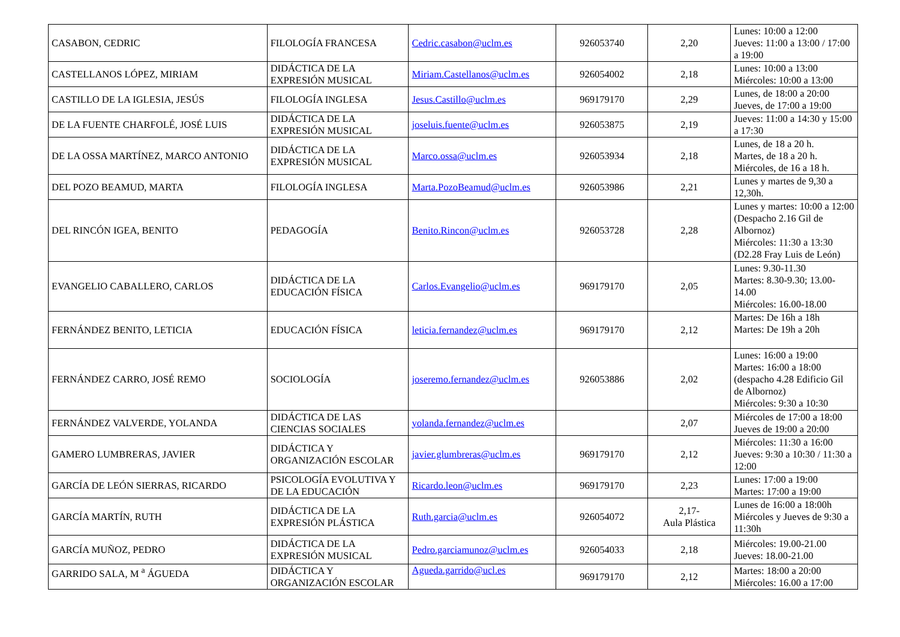| CASABON, CEDRIC | FILOLOGÍA FRANCESA | Cedric.casabon@uclm.es | 926053740 | 2,20 | Lunes: 10:00 a 12:00 Jueves: 11:00 a 13:00 / 17:00 a 19:00 |
| CASTELLANOS LÓPEZ, MIRIAM | DIDÁCTICA DE LA EXPRESIÓN MUSICAL | Miriam.Castellanos@uclm.es | 926054002 | 2,18 | Lunes: 10:00 a 13:00 Miércoles: 10:00 a 13:00 |
| CASTILLO DE LA IGLESIA, JESÚS | FILOLOGÍA INGLESA | Jesus.Castillo@uclm.es | 969179170 | 2,29 | Lunes, de 18:00 a 20:00 Jueves, de 17:00 a 19:00 |
| DE LA FUENTE CHARFOLÉ, JOSÉ LUIS | DIDÁCTICA DE LA EXPRESIÓN MUSICAL | joseluis.fuente@uclm.es | 926053875 | 2,19 | Jueves: 11:00 a 14:30 y 15:00 a 17:30 |
| DE LA OSSA MARTÍNEZ, MARCO ANTONIO | DIDÁCTICA DE LA EXPRESIÓN MUSICAL | Marco.ossa@uclm.es | 926053934 | 2,18 | Lunes, de 18 a 20 h. Martes, de 18 a 20 h. Miércoles, de 16 a 18 h. |
| DEL POZO BEAMUD, MARTA | FILOLOGÍA INGLESA | Marta.PozoBeamud@uclm.es | 926053986 | 2,21 | Lunes y martes de 9,30 a 12,30h. |
| DEL RINCÓN IGEA, BENITO | PEDAGOGÍA | Benito.Rincon@uclm.es | 926053728 | 2,28 | Lunes y martes: 10:00 a 12:00 (Despacho 2.16 Gil de Albornoz) Miércoles: 11:30 a 13:30 (D2.28 Fray Luis de León) |
| EVANGELIO CABALLERO, CARLOS | DIDÁCTICA DE LA EDUCACIÓN FÍSICA | Carlos.Evangelio@uclm.es | 969179170 | 2,05 | Lunes: 9.30-11.30 Martes: 8.30-9.30; 13.00-14.00 Miércoles: 16.00-18.00 |
| FERNÁNDEZ BENITO, LETICIA | EDUCACIÓN FÍSICA | leticia.fernandez@uclm.es | 969179170 | 2,12 | Martes: De 16h a 18h Martes: De 19h a 20h |
| FERNÁNDEZ CARRO, JOSÉ REMO | SOCIOLOGÍA | joseremo.fernandez@uclm.es | 926053886 | 2,02 | Lunes: 16:00 a 19:00 Martes: 16:00 a 18:00 (despacho 4.28 Edificio Gil de Albornoz) Miércoles: 9:30 a 10:30 |
| FERNÁNDEZ VALVERDE, YOLANDA | DIDÁCTICA DE LAS CIENCIAS SOCIALES | yolanda.fernandez@uclm.es | | 2,07 | Miércoles de 17:00 a 18:00 Jueves de 19:00 a 20:00 |
| GAMERO LUMBRERAS, JAVIER | DIDÁCTICA Y ORGANIZACIÓN ESCOLAR | javier.glumbreras@uclm.es | 969179170 | 2,12 | Miércoles: 11:30 a 16:00 Jueves: 9:30 a 10:30 / 11:30 a 12:00 |
| GARCÍA DE LEÓN SIERRAS, RICARDO | PSICOLOGÍA EVOLUTIVA Y DE LA EDUCACIÓN | Ricardo.leon@uclm.es | 969179170 | 2,23 | Lunes: 17:00 a 19:00 Martes: 17:00 a 19:00 |
| GARCÍA MARTÍN, RUTH | DIDÁCTICA DE LA EXPRESIÓN PLÁSTICA | Ruth.garcia@uclm.es | 926054072 | 2,17- Aula Plástica | Lunes de 16:00 a 18:00h Miércoles y Jueves de 9:30 a 11:30h |
| GARCÍA MUÑOZ, PEDRO | DIDÁCTICA DE LA EXPRESIÓN MUSICAL | Pedro.garciamunoz@uclm.es | 926054033 | 2,18 | Miércoles: 19.00-21.00 Jueves: 18.00-21.00 |
| GARRIDO SALA, M <sup>a</sup> ÁGUEDA | DIDÁCTICA Y ORGANIZACIÓN ESCOLAR | Agueda.garrido@ucl.es | 969179170 | 2,12 | Martes: 18:00 a 20:00 Miércoles: 16.00 a 17:00 |